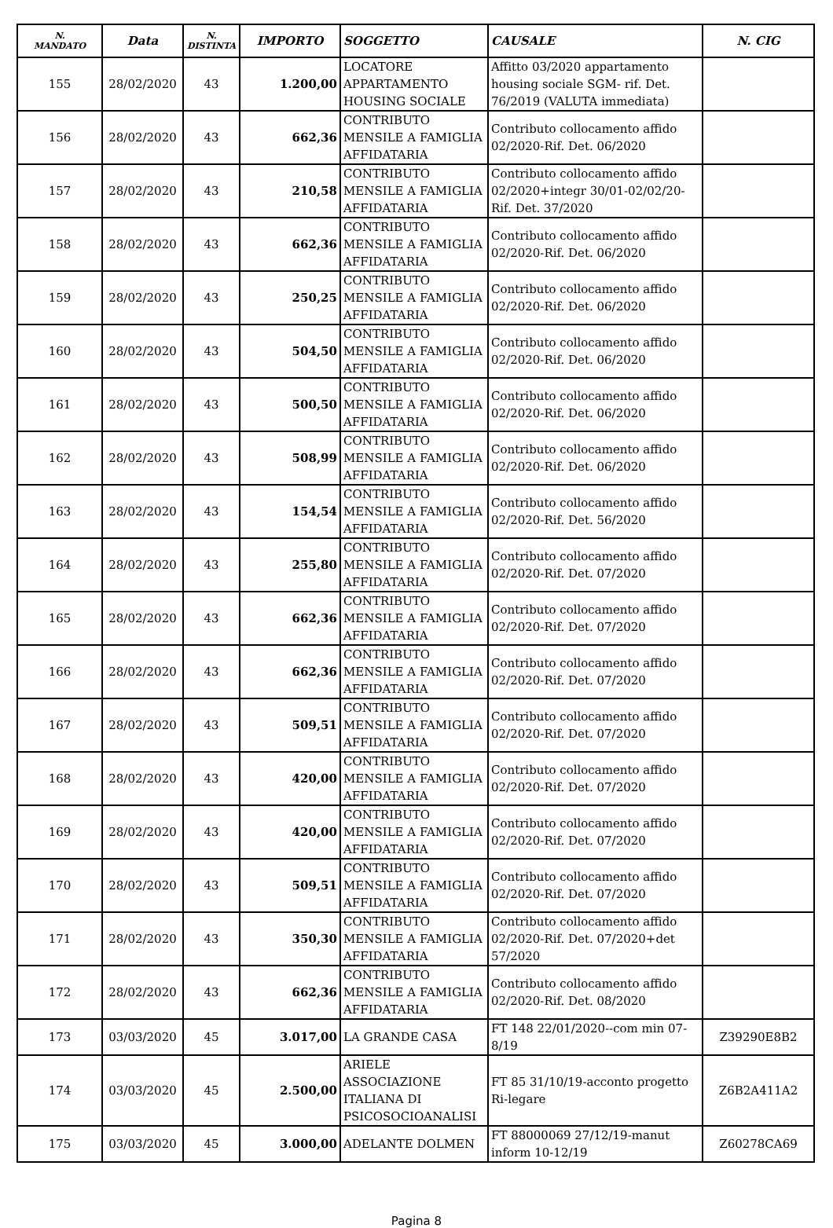| N. MANDATO | Data | N. DISTINTA | IMPORTO | SOGGETTO | CAUSALE | N. CIG |
| --- | --- | --- | --- | --- | --- | --- |
| 155 | 28/02/2020 | 43 | 1.200,00 | LOCATORE APPARTAMENTO HOUSING SOCIALE | Affitto 03/2020 appartamento housing sociale SGM- rif. Det. 76/2019 (VALUTA immediata) | |
| 156 | 28/02/2020 | 43 | 662,36 | CONTRIBUTO MENSILE A FAMIGLIA AFFIDATARIA | Contributo collocamento affido 02/2020-Rif. Det. 06/2020 | |
| 157 | 28/02/2020 | 43 | 210,58 | CONTRIBUTO MENSILE A FAMIGLIA AFFIDATARIA | Contributo collocamento affido 02/2020+integr 30/01-02/02/20-Rif. Det. 37/2020 | |
| 158 | 28/02/2020 | 43 | 662,36 | CONTRIBUTO MENSILE A FAMIGLIA AFFIDATARIA | Contributo collocamento affido 02/2020-Rif. Det. 06/2020 | |
| 159 | 28/02/2020 | 43 | 250,25 | CONTRIBUTO MENSILE A FAMIGLIA AFFIDATARIA | Contributo collocamento affido 02/2020-Rif. Det. 06/2020 | |
| 160 | 28/02/2020 | 43 | 504,50 | CONTRIBUTO MENSILE A FAMIGLIA AFFIDATARIA | Contributo collocamento affido 02/2020-Rif. Det. 06/2020 | |
| 161 | 28/02/2020 | 43 | 500,50 | CONTRIBUTO MENSILE A FAMIGLIA AFFIDATARIA | Contributo collocamento affido 02/2020-Rif. Det. 06/2020 | |
| 162 | 28/02/2020 | 43 | 508,99 | CONTRIBUTO MENSILE A FAMIGLIA AFFIDATARIA | Contributo collocamento affido 02/2020-Rif. Det. 06/2020 | |
| 163 | 28/02/2020 | 43 | 154,54 | CONTRIBUTO MENSILE A FAMIGLIA AFFIDATARIA | Contributo collocamento affido 02/2020-Rif. Det. 56/2020 | |
| 164 | 28/02/2020 | 43 | 255,80 | CONTRIBUTO MENSILE A FAMIGLIA AFFIDATARIA | Contributo collocamento affido 02/2020-Rif. Det. 07/2020 | |
| 165 | 28/02/2020 | 43 | 662,36 | CONTRIBUTO MENSILE A FAMIGLIA AFFIDATARIA | Contributo collocamento affido 02/2020-Rif. Det. 07/2020 | |
| 166 | 28/02/2020 | 43 | 662,36 | CONTRIBUTO MENSILE A FAMIGLIA AFFIDATARIA | Contributo collocamento affido 02/2020-Rif. Det. 07/2020 | |
| 167 | 28/02/2020 | 43 | 509,51 | CONTRIBUTO MENSILE A FAMIGLIA AFFIDATARIA | Contributo collocamento affido 02/2020-Rif. Det. 07/2020 | |
| 168 | 28/02/2020 | 43 | 420,00 | CONTRIBUTO MENSILE A FAMIGLIA AFFIDATARIA | Contributo collocamento affido 02/2020-Rif. Det. 07/2020 | |
| 169 | 28/02/2020 | 43 | 420,00 | CONTRIBUTO MENSILE A FAMIGLIA AFFIDATARIA | Contributo collocamento affido 02/2020-Rif. Det. 07/2020 | |
| 170 | 28/02/2020 | 43 | 509,51 | CONTRIBUTO MENSILE A FAMIGLIA AFFIDATARIA | Contributo collocamento affido 02/2020-Rif. Det. 07/2020 | |
| 171 | 28/02/2020 | 43 | 350,30 | CONTRIBUTO MENSILE A FAMIGLIA AFFIDATARIA | Contributo collocamento affido 02/2020-Rif. Det. 07/2020+det 57/2020 | |
| 172 | 28/02/2020 | 43 | 662,36 | CONTRIBUTO MENSILE A FAMIGLIA AFFIDATARIA | Contributo collocamento affido 02/2020-Rif. Det. 08/2020 | |
| 173 | 03/03/2020 | 45 | 3.017,00 | LA GRANDE CASA | FT 148 22/01/2020--com min 07-8/19 | Z39290E8B2 |
| 174 | 03/03/2020 | 45 | 2.500,00 | ARIELE ASSOCIAZIONE ITALIANA DI PSICOSOCIOANALISI | FT 85 31/10/19-acconto progetto Ri-legare | Z6B2A411A2 |
| 175 | 03/03/2020 | 45 | 3.000,00 | ADELANTE DOLMEN | FT 88000069 27/12/19-manut inform 10-12/19 | Z60278CA69 |
Pagina 8